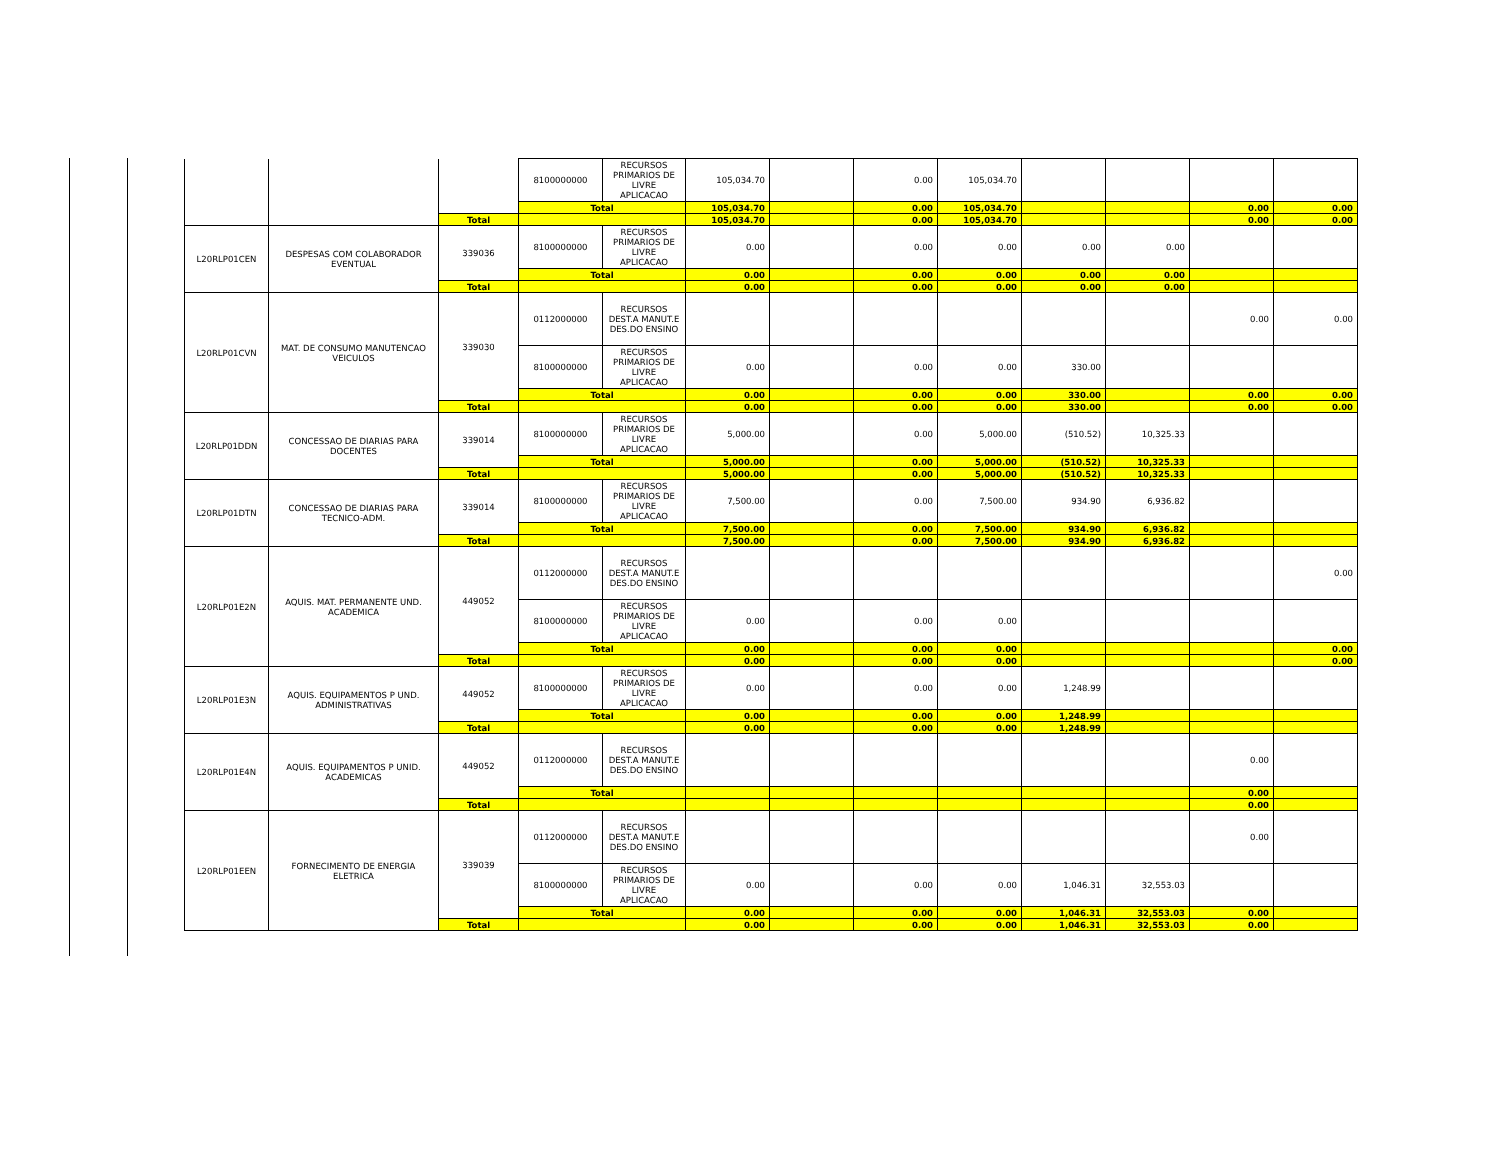| | | | 8100000000 | RECURSOS PRIMARIOS DE LIVRE APLICACAO | 105,034.70 | | 0.00 | 105,034.70 | | | | |
| | | | Total | | 105,034.70 | | 0.00 | 105,034.70 | | | 0.00 | 0.00 |
| | | Total | | | 105,034.70 | | 0.00 | 105,034.70 | | | 0.00 | 0.00 |
| L20RLP01CEN | DESPESAS COM COLABORADOR EVENTUAL | 339036 | 8100000000 | RECURSOS PRIMARIOS DE LIVRE APLICACAO | 0.00 | | 0.00 | 0.00 | 0.00 | 0.00 | | |
| | | | Total | | 0.00 | | 0.00 | 0.00 | 0.00 | 0.00 | | |
| | | Total | | | 0.00 | | 0.00 | 0.00 | 0.00 | 0.00 | | |
| L20RLP01CVN | MAT. DE CONSUMO MANUTENCAO VEICULOS | 339030 | 0112000000 | RECURSOS DEST.A MANUT.E DES.DO ENSINO | | | | | | | 0.00 | 0.00 |
| | | | 8100000000 | RECURSOS PRIMARIOS DE LIVRE APLICACAO | 0.00 | | 0.00 | 0.00 | 330.00 | | | |
| | | | Total | | 0.00 | | 0.00 | 0.00 | 330.00 | | 0.00 | 0.00 |
| | | Total | | | 0.00 | | 0.00 | 0.00 | 330.00 | | 0.00 | 0.00 |
| L20RLP01DDN | CONCESSAO DE DIARIAS PARA DOCENTES | 339014 | 8100000000 | RECURSOS PRIMARIOS DE LIVRE APLICACAO | 5,000.00 | | 0.00 | 5,000.00 | (510.52) | 10,325.33 | | |
| | | | Total | | 5,000.00 | | 0.00 | 5,000.00 | (510.52) | 10,325.33 | | |
| | | Total | | | 5,000.00 | | 0.00 | 5,000.00 | (510.52) | 10,325.33 | | |
| L20RLP01DTN | CONCESSAO DE DIARIAS PARA TECNICO-ADM. | 339014 | 8100000000 | RECURSOS PRIMARIOS DE LIVRE APLICACAO | 7,500.00 | | 0.00 | 7,500.00 | 934.90 | 6,936.82 | | |
| | | | Total | | 7,500.00 | | 0.00 | 7,500.00 | 934.90 | 6,936.82 | | |
| | | Total | | | 7,500.00 | | 0.00 | 7,500.00 | 934.90 | 6,936.82 | | |
| L20RLP01E2N | AQUIS. MAT. PERMANENTE UND. ACADEMICA | 449052 | 0112000000 | RECURSOS DEST.A MANUT.E DES.DO ENSINO | | | | | | | | 0.00 |
| | | | 8100000000 | RECURSOS PRIMARIOS DE LIVRE APLICACAO | 0.00 | | 0.00 | 0.00 | | | | |
| | | | Total | | 0.00 | | 0.00 | 0.00 | | | | 0.00 |
| | | Total | | | 0.00 | | 0.00 | 0.00 | | | | 0.00 |
| L20RLP01E3N | AQUIS. EQUIPAMENTOS P UND. ADMINISTRATIVAS | 449052 | 8100000000 | RECURSOS PRIMARIOS DE LIVRE APLICACAO | 0.00 | | 0.00 | 0.00 | 1,248.99 | | | |
| | | | Total | | 0.00 | | 0.00 | 0.00 | 1,248.99 | | | |
| | | Total | | | 0.00 | | 0.00 | 0.00 | 1,248.99 | | | |
| L20RLP01E4N | AQUIS. EQUIPAMENTOS P UNID. ACADEMICAS | 449052 | 0112000000 | RECURSOS DEST.A MANUT.E DES.DO ENSINO | | | | | | | 0.00 | |
| | | | Total | | | | | | | | 0.00 | |
| | | Total | | | | | | | | | 0.00 | |
| L20RLP01EEN | FORNECIMENTO DE ENERGIA ELETRICA | 339039 | 0112000000 | RECURSOS DEST.A MANUT.E DES.DO ENSINO | | | | | | | 0.00 | |
| | | | 8100000000 | RECURSOS PRIMARIOS DE LIVRE APLICACAO | 0.00 | | 0.00 | 0.00 | 1,046.31 | 32,553.03 | | |
| | | | Total | | 0.00 | | 0.00 | 0.00 | 1,046.31 | 32,553.03 | 0.00 | |
| | | Total | | | 0.00 | | 0.00 | 0.00 | 1,046.31 | 32,553.03 | 0.00 | |